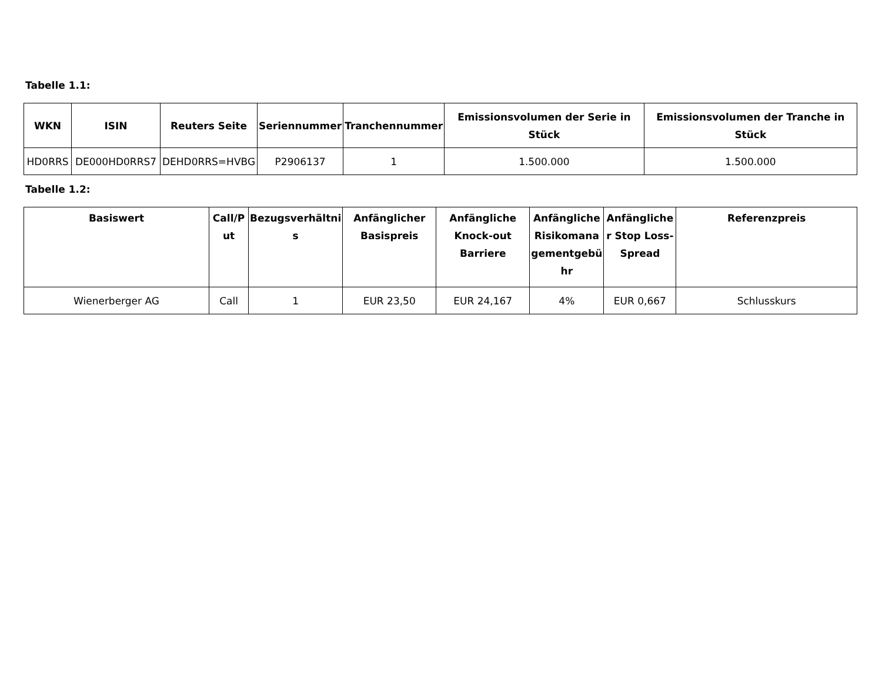Tabelle 1.1:
| WKN | ISIN | Reuters Seite | Seriennummer | Tranchennummer | Emissionsvolumen der Serie in Stück | Emissionsvolumen der Tranche in Stück |
| --- | --- | --- | --- | --- | --- | --- |
| HD0RRS | DE000HD0RRS7 | DEHD0RRS=HVBG | P2906137 | 1 | 1.500.000 | 1.500.000 |
Tabelle 1.2:
| Basiswert | Call/P ut | Bezugsverhältni s | Anfänglicher Basispreis | Anfängliche Knock-out Barriere | Anfängliche Risikomana gementgebü hr | Anfängliche r Stop Loss-Spread | Referenzpreis |
| --- | --- | --- | --- | --- | --- | --- | --- |
| Wienerberger AG | Call | 1 | EUR 23,50 | EUR 24,167 | 4% | EUR 0,667 | Schlusskurs |